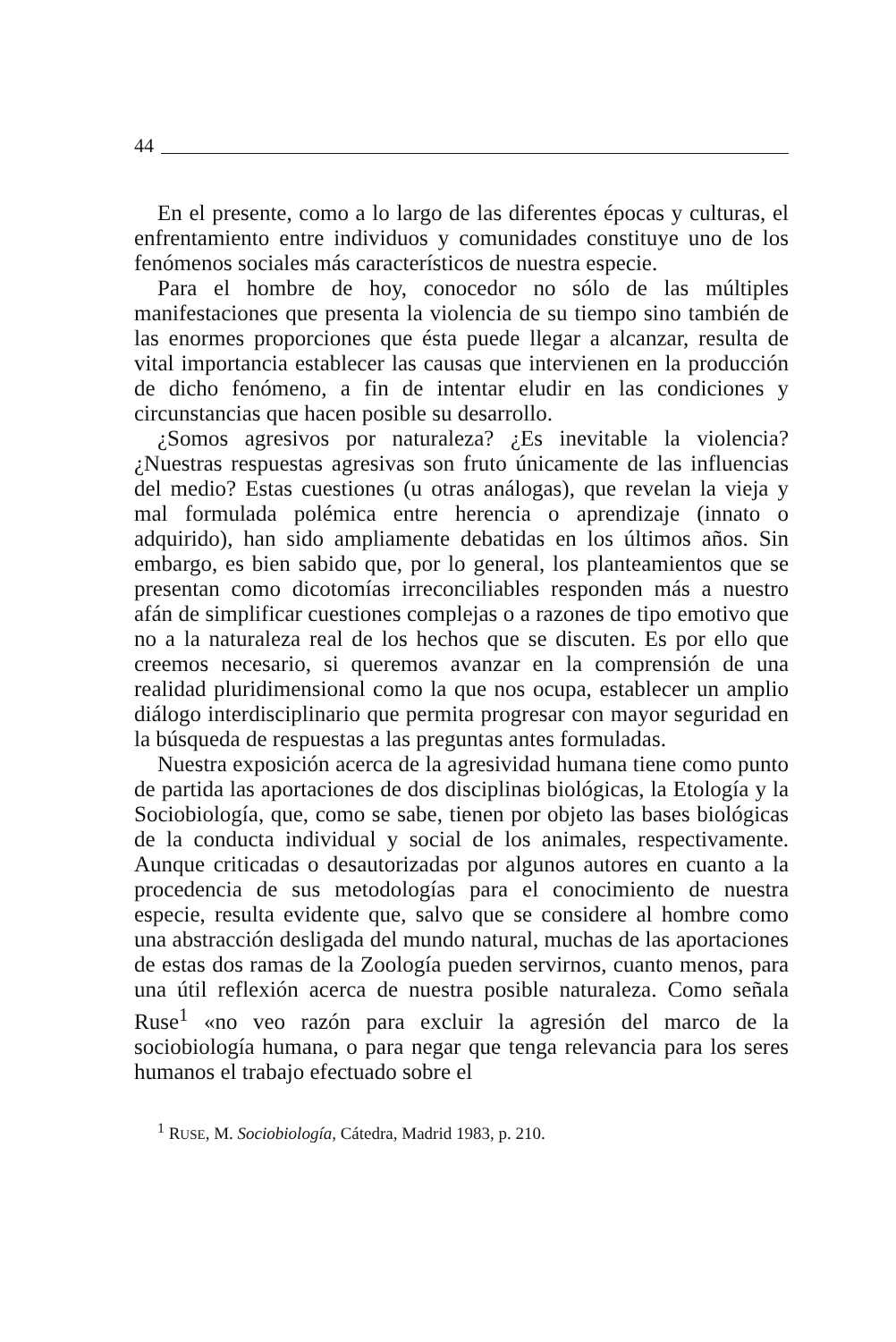44
En el presente, como a lo largo de las diferentes épocas y culturas, el enfrentamiento entre individuos y comunidades constituye uno de los fenómenos sociales más característicos de nuestra especie.
Para el hombre de hoy, conocedor no sólo de las múltiples manifestaciones que presenta la violencia de su tiempo sino también de las enormes proporciones que ésta puede llegar a alcanzar, resulta de vital importancia establecer las causas que intervienen en la producción de dicho fenómeno, a fin de intentar eludir en las condiciones y circunstancias que hacen posible su desarrollo.
¿Somos agresivos por naturaleza? ¿Es inevitable la violencia? ¿Nuestras respuestas agresivas son fruto únicamente de las influencias del medio? Estas cuestiones (u otras análogas), que revelan la vieja y mal formulada polémica entre herencia o aprendizaje (innato o adquirido), han sido ampliamente debatidas en los últimos años. Sin embargo, es bien sabido que, por lo general, los planteamientos que se presentan como dicotomías irreconciliables responden más a nuestro afán de simplificar cuestiones complejas o a razones de tipo emotivo que no a la naturaleza real de los hechos que se discuten. Es por ello que creemos necesario, si queremos avanzar en la comprensión de una realidad pluridimensional como la que nos ocupa, establecer un amplio diálogo interdisciplinario que permita progresar con mayor seguridad en la búsqueda de respuestas a las preguntas antes formuladas.
Nuestra exposición acerca de la agresividad humana tiene como punto de partida las aportaciones de dos disciplinas biológicas, la Etología y la Sociobiología, que, como se sabe, tienen por objeto las bases biológicas de la conducta individual y social de los animales, respectivamente. Aunque criticadas o desautorizadas por algunos autores en cuanto a la procedencia de sus metodologías para el conocimiento de nuestra especie, resulta evidente que, salvo que se considere al hombre como una abstracción desligada del mundo natural, muchas de las aportaciones de estas dos ramas de la Zoología pueden servirnos, cuanto menos, para una útil reflexión acerca de nuestra posible naturaleza. Como señala Ruse<sup>1</sup> «no veo razón para excluir la agresión del marco de la sociobiología humana, o para negar que tenga relevancia para los seres humanos el trabajo efectuado sobre el
<sup>1</sup> RUSE, M. Sociobiología, Cátedra, Madrid 1983, p. 210.